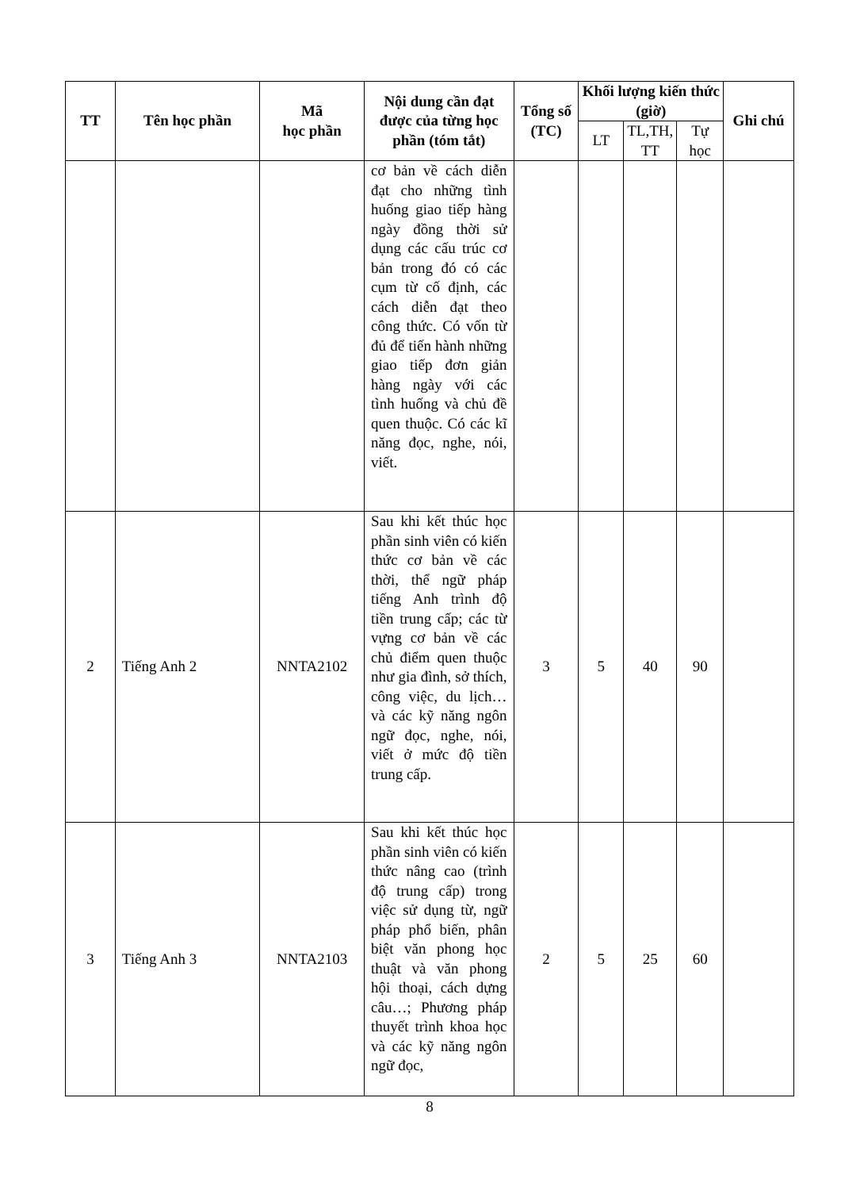| TT | Tên học phần | Mã học phần | Nội dung cần đạt được của từng học phần (tóm tắt) | Tổng số (TC) | Khối lượng kiến thức (giờ) | | | Ghi chú |
| --- | --- | --- | --- | --- | --- | --- | --- | --- |
| | | | | | LT | TL,TH, TT | Tự học | |
| | | | cơ bản về cách diễn đạt cho những tình huống giao tiếp hàng ngày đồng thời sử dụng các cấu trúc cơ bản trong đó có các cụm từ cố định, các cách diễn đạt theo công thức. Có vốn từ đủ để tiến hành những giao tiếp đơn giản hàng ngày với các tình huống và chủ đề quen thuộc. Có các kĩ năng đọc, nghe, nói, viết. | | | | | |
| 2 | Tiếng Anh 2 | NNTA2102 | Sau khi kết thúc học phần sinh viên có kiến thức cơ bản về các thời, thể ngữ pháp tiếng Anh trình độ tiền trung cấp; các từ vựng cơ bản về các chủ điểm quen thuộc như gia đình, sở thích, công việc, du lịch… và các kỹ năng ngôn ngữ đọc, nghe, nói, viết ở mức độ tiền trung cấp. | 3 | 5 | 40 | 90 | |
| 3 | Tiếng Anh 3 | NNTA2103 | Sau khi kết thúc học phần sinh viên có kiến thức nâng cao (trình độ trung cấp) trong việc sử dụng từ, ngữ pháp phổ biến, phân biệt văn phong học thuật và văn phong hội thoại, cách dựng câu…; Phương pháp thuyết trình khoa học và các kỹ năng ngôn ngữ đọc, | 2 | 5 | 25 | 60 | |
8